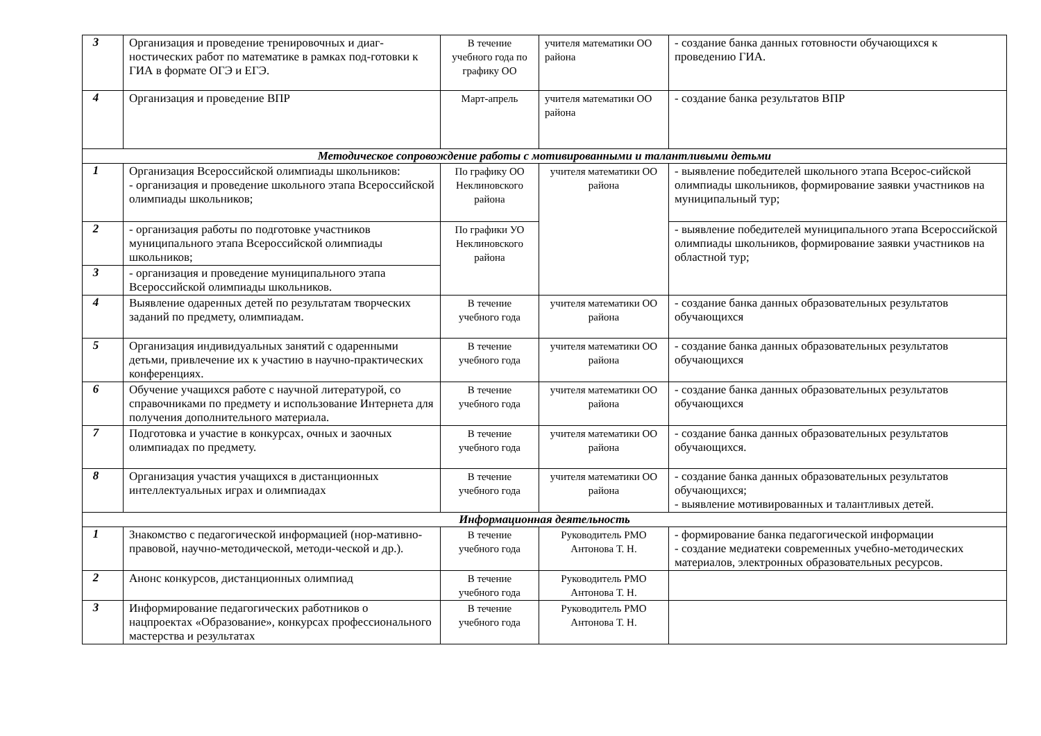| 3 | Организация и проведение тренировочных и диаг-ностических работ по математике в рамках под-готовки к ГИА в формате ОГЭ и ЕГЭ. | В течение учебного года по графику ОО | учителя математики ОО района | - создание банка данных готовности обучающихся к проведению ГИА. |
| 4 | Организация и проведение ВПР | Март-апрель | учителя математики ОО района | - создание банка результатов ВПР |
| Методическое сопровождение работы с мотивированными и талантливыми детьми | | | | |
| 1 | Организация Всероссийской олимпиады школьников: - организация и проведение школьного этапа Всероссийской олимпиады школьников; | По графику ОО Неклиновского района | учителя математики ОО района | - выявление победителей школьного этапа Всерос-сийской олимпиады школьников, формирование заявки участников на муниципальный тур; |
| 2 | - организация работы по подготовке участников муниципального этапа Всероссийской олимпиады школьников; | По графики УО Неклиновского района | | - выявление победителей муниципального этапа Всероссийской олимпиады школьников, формирование заявки участников на областной тур; |
| 3 | - организация и проведение муниципального этапа Всероссийской олимпиады школьников. | | | |
| 4 | Выявление одаренных детей по результатам творческих заданий по предмету, олимпиадам. | В течение учебного года | учителя математики ОО района | - создание банка данных образовательных результатов обучающихся |
| 5 | Организация индивидуальных занятий с одаренными детьми, привлечение их к участию в научно-практических конференциях. | В течение учебного года | учителя математики ОО района | - создание банка данных образовательных результатов обучающихся |
| 6 | Обучение учащихся работе с научной литературой, со справочниками по предмету и использование Интернета для получения дополнительного материала. | В течение учебного года | учителя математики ОО района | - создание банка данных образовательных результатов обучающихся |
| 7 | Подготовка и участие в конкурсах, очных и заочных олимпиадах по предмету. | В течение учебного года | учителя математики ОО района | - создание банка данных образовательных результатов обучающихся. |
| 8 | Организация участия учащихся в дистанционных интеллектуальных играх и олимпиадах | В течение учебного года | учителя математики ОО района | - создание банка данных образовательных результатов обучающихся; - выявление мотивированных и талантливых детей. |
| Информационная деятельность | | | | |
| 1 | Знакомство с педагогической информацией (нор-мативно-правовой, научно-методической, методи-ческой и др.). | В течение учебного года | Руководитель РМО Антонова Т. Н. | - формирование банка педагогической информации - создание медиатеки современных учебно-методических материалов, электронных образовательных ресурсов. |
| 2 | Анонс конкурсов, дистанционных олимпиад | В течение учебного года | Руководитель РМО Антонова Т. Н. | |
| 3 | Информирование педагогических работников о нацпроектах «Образование», конкурсах профессионального мастерства и результатах | В течение учебного года | Руководитель РМО Антонова Т. Н. | |